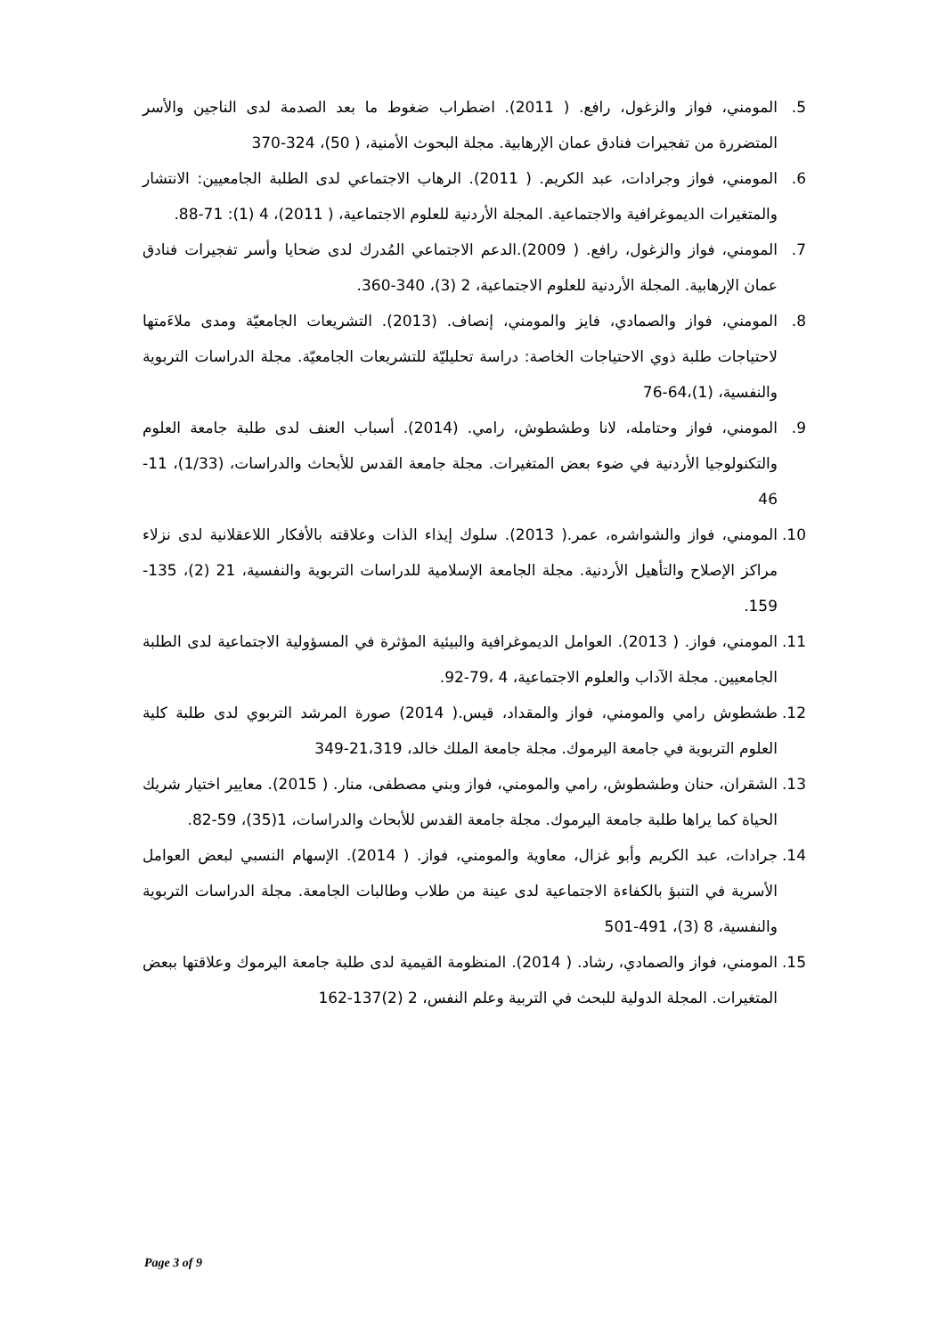5. المومني، فواز والزغول، رافع. ( 2011). اضطراب ضغوط ما بعد الصدمة لدى الناجين والأسر المتضررة من تفجيرات فنادق عمان الإرهابية. مجلة البحوث الأمنية، ( 50)، 324-370
6. المومني، فواز وجرادات، عبد الكريم. ( 2011). الرهاب الاجتماعي لدى الطلبة الجامعيين: الانتشار والمتغيرات الديموغرافية والاجتماعية. المجلة الأردنية للعلوم الاجتماعية، ( 2011)، 4 (1): 71-88.
7. المومني، فواز والزغول، رافع. ( 2009).الدعم الاجتماعي المُدرك لدى ضحايا وأسر تفجيرات فنادق عمان الإرهابية. المجلة الأردنية للعلوم الاجتماعية، 2 (3)، 340-360.
8. المومني، فواز والصمادي، فايز والمومني، إنصاف. (2013). التشريعات الجامعيّة ومدى ملاءَمتها لاحتياجات طلبة ذوي الاحتياجات الخاصة: دراسة تحليليّة للتشريعات الجامعيّة. مجلة الدراسات التربوية والنفسية، (1)،64-76
9. المومني، فواز وحتامله، لانا وطشطوش، رامي. (2014). أسباب العنف لدى طلبة جامعة العلوم والتكنولوجيا الأردنية في ضوء بعض المتغيرات. مجلة جامعة القدس للأبحاث والدراسات، (1/33)، 11-46
10. المومني، فواز والشواشره، عمر.( 2013). سلوك إيذاء الذات وعلاقته بالأفكار اللاعقلانية لدى نزلاء مراكز الإصلاح والتأهيل الأردنية. مجلة الجامعة الإسلامية للدراسات التربوية والنفسية، 21 (2)، 135-159.
11. المومني، فواز. ( 2013). العوامل الديموغرافية والبيئية المؤثرة في المسؤولية الاجتماعية لدى الطلبة الجامعيين. مجلة الآداب والعلوم الاجتماعية، 4 ،79-92.
12. طشطوش رامي والمومني، فواز والمقداد، قيس.( 2014) صورة المرشد التربوي لدى طلبة كلية العلوم التربوية في جامعة اليرموك. مجلة جامعة الملك خالد، 21،319-349
13. الشقران، حنان وطشطوش، رامي والمومني، فواز وبني مصطفى، منار. ( 2015). معايير اختيار شريك الحياة كما يراها طلبة جامعة اليرموك. مجلة جامعة القدس للأبحاث والدراسات، 1(35)، 59-82.
14. جرادات، عبد الكريم وأبو غزال، معاوية والمومني، فواز. ( 2014). الإسهام النسبي لبعض العوامل الأسرية في التنبؤ بالكفاءة الاجتماعية لدى عينة من طلاب وطالبات الجامعة. مجلة الدراسات التربوية والنفسية، 8 (3)، 491-501
15. المومني، فواز والصمادي، رشاد. ( 2014). المنظومة القيمية لدى طلبة جامعة اليرموك وعلاقتها ببعض المتغيرات. المجلة الدولية للبحث في التربية وعلم النفس، 2 (2)137-162
Page 3 of 9